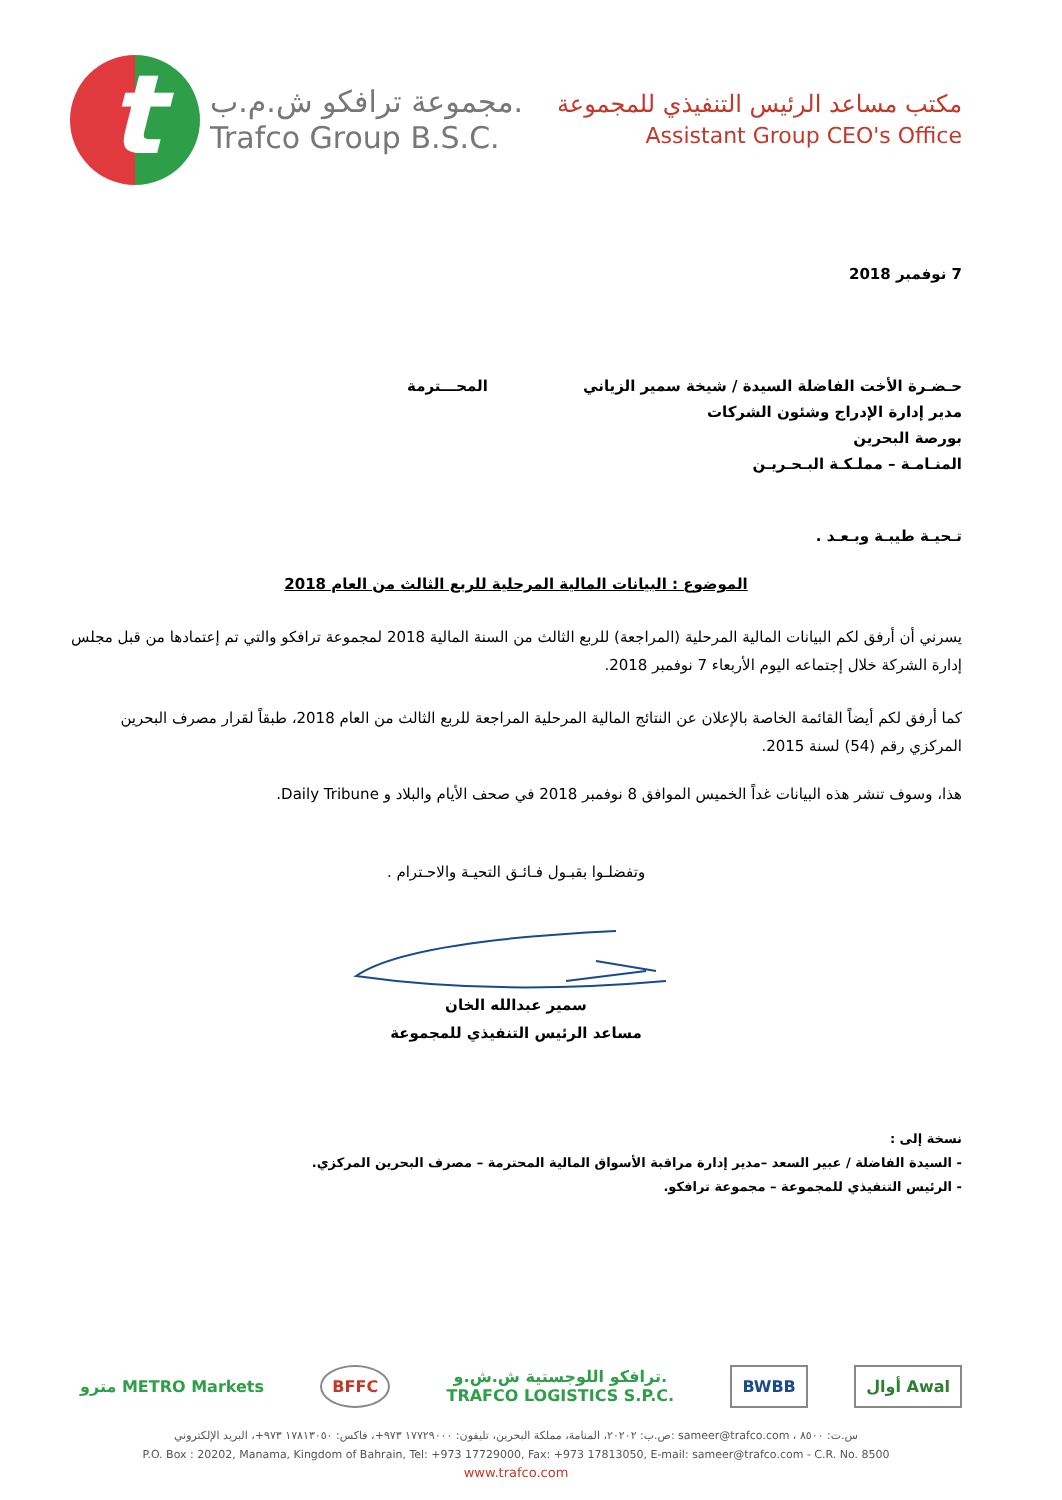t
مجموعة ترافكو ش.م.ب.
Trafco Group B.S.C.
مكتب مساعد الرئيس التنفيذي للمجموعة
Assistant Group CEO's Office
7 نوفمبر 2018
حـضـرة الأخت الفاضلة السيدة / شيخة سمير الزياني المحـــترمة
مدير إدارة الإدراج وشئون الشركات
بورصة البحرين
المنـامـة – مملـكـة البـحـريـن
تـحيـة طيبـة وبـعـد .
الموضوع : البيانات المالية المرحلية للربع الثالث من العام 2018
يسرني أن أرفق لكم البيانات المالية المرحلية (المراجعة) للربع الثالث من السنة المالية 2018 لمجموعة ترافكو والتي تم إعتمادها من قبل مجلس إدارة الشركة خلال إجتماعه اليوم الأربعاء 7 نوفمبر 2018.
كما أرفق لكم أيضاً القائمة الخاصة بالإعلان عن النتائج المالية المرحلية المراجعة للربع الثالث من العام 2018، طبقاً لقرار مصرف البحرين المركزي رقم (54) لسنة 2015.
هذا، وسوف تنشر هذه البيانات غداً الخميس الموافق 8 نوفمبر 2018 في صحف الأيام والبلاد و Daily Tribune.
وتفضلـوا بقبـول فـائـق التحيـة والاحـترام .
سمير عبدالله الخان
مساعد الرئيس التنفيذي للمجموعة
نسخة إلى :
- السيدة الفاضلة / عبير السعد –مدير إدارة مراقبة الأسواق المالية المحترمة – مصرف البحرين المركزي.
- الرئيس التنفيذي للمجموعة – مجموعة ترافكو.
مترو METRO Markets BFFC
ترافكو اللوجستية ش.ش.و.
TRAFCO LOGISTICS S.P.C.
BWBB أوال Awal
ص.ب: ٢٠٢٠٢، المنامة، مملكة البحرين، تليفون: ١٧٧٢٩٠٠٠ ٩٧٣+، فاكس: ١٧٨١٣٠٥٠ ٩٧٣+، البريد الإلكتروني: sameer@trafco.com ، س.ت: ٨٥٠٠
P.O. Box : 20202, Manama, Kingdom of Bahrain, Tel: +973 17729000, Fax: +973 17813050, E-mail: sameer@trafco.com - C.R. No. 8500
www.trafco.com